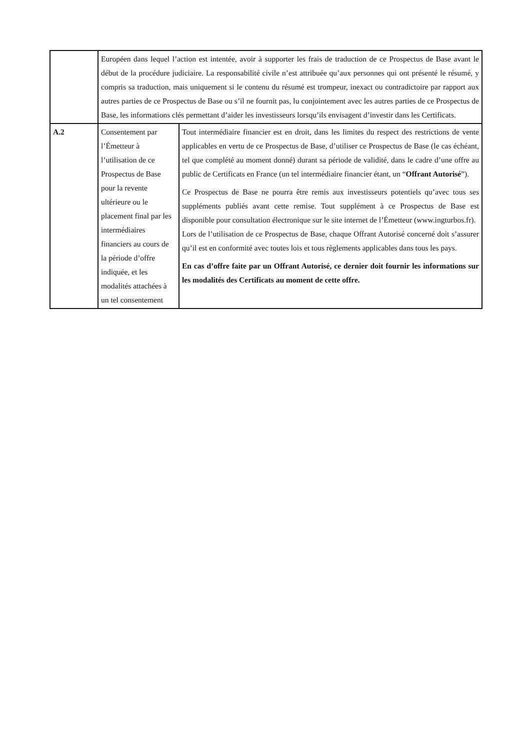| | Européen dans lequel l’action est intentée, avoir à supporter les frais de traduction de ce Prospectus de Base avant le début de la procédure judiciaire. La responsabilité civile n’est attribuée qu’aux personnes qui ont présenté le résumé, y compris sa traduction, mais uniquement si le contenu du résumé est trompeur, inexact ou contradictoire par rapport aux autres parties de ce Prospectus de Base ou s’il ne fournit pas, lu conjointement avec les autres parties de ce Prospectus de Base, les informations clés permettant d’aider les investisseurs lorsqu’ils envisagent d’investir dans les Certificats. | |
| A.2 | Consentement par l’Émetteur à l’utilisation de ce Prospectus de Base pour la revente ultérieure ou le placement final par les intermédiaires financiers au cours de la période d’offre indiquée, et les modalités attachées à un tel consentement | Tout intermédiaire financier est en droit, dans les limites du respect des restrictions de vente applicables en vertu de ce Prospectus de Base, d’utiliser ce Prospectus de Base (le cas échéant, tel que complété au moment donné) durant sa période de validité, dans le cadre d’une offre au public de Certificats en France (un tel intermédiaire financier étant, un “ Offrant Autorisé ”). Ce Prospectus de Base ne pourra être remis aux investisseurs potentiels qu’avec tous ses suppléments publiés avant cette remise. Tout supplément à ce Prospectus de Base est disponible pour consultation électronique sur le site internet de l’Émetteur (www.ingturbos.fr). Lors de l’utilisation de ce Prospectus de Base, chaque Offrant Autorisé concerné doit s’assurer qu’il est en conformité avec toutes lois et tous règlements applicables dans tous les pays. En cas d’offre faite par un Offrant Autorisé, ce dernier doit fournir les informations sur les modalités des Certificats au moment de cette offre. |